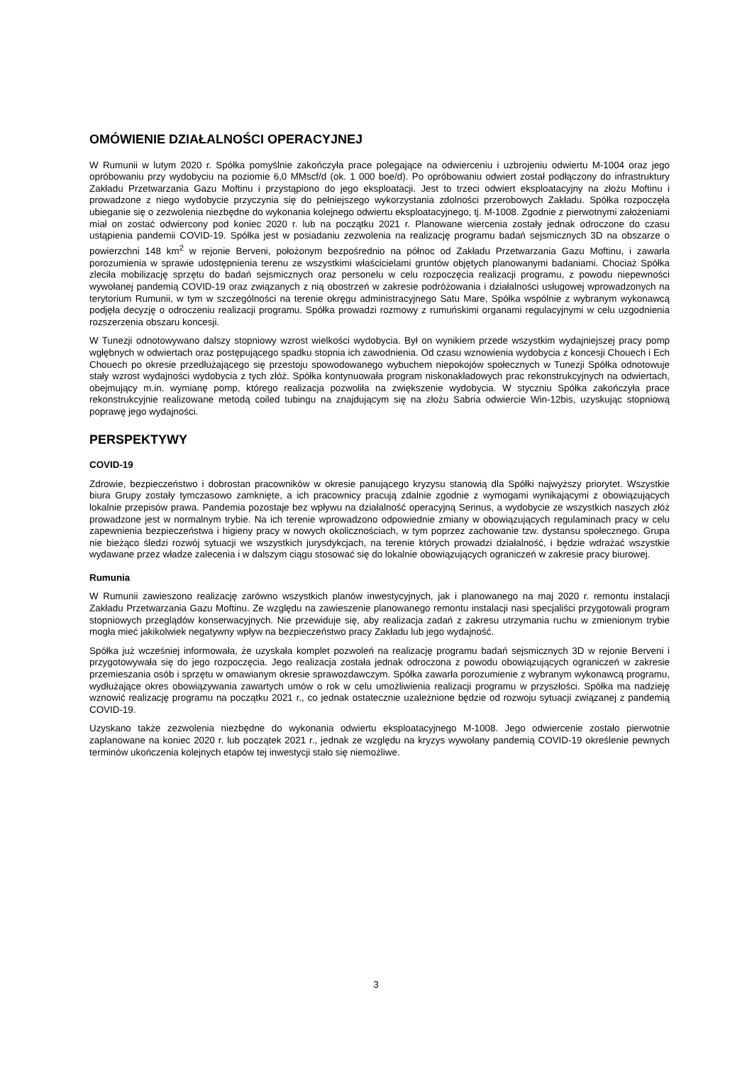OMÓWIENIE DZIAŁALNOŚCI OPERACYJNEJ
W Rumunii w lutym 2020 r. Spółka pomyślnie zakończyła prace polegające na odwierceniu i uzbrojeniu odwiertu M-1004 oraz jego opróbowaniu przy wydobyciu na poziomie 6,0 MMscf/d (ok. 1 000 boe/d). Po opróbowaniu odwiert został podłączony do infrastruktury Zakładu Przetwarzania Gazu Moftinu i przystąpiono do jego eksploatacji. Jest to trzeci odwiert eksploatacyjny na złożu Moftinu i prowadzone z niego wydobycie przyczynia się do pełniejszego wykorzystania zdolności przerobowych Zakładu. Spółka rozpoczęła ubieganie się o zezwolenia niezbędne do wykonania kolejnego odwiertu eksploatacyjnego, tj. M-1008. Zgodnie z pierwotnymi założeniami miał on zostać odwiercony pod koniec 2020 r. lub na początku 2021 r. Planowane wiercenia zostały jednak odroczone do czasu ustąpienia pandemii COVID-19. Spółka jest w posiadaniu zezwolenia na realizację programu badań sejsmicznych 3D na obszarze o powierzchni 148 km<sup>2</sup> w rejonie Berveni, położonym bezpośrednio na północ od Zakładu Przetwarzania Gazu Moftinu, i zawarła porozumienia w sprawie udostępnienia terenu ze wszystkimi właścicielami gruntów objętych planowanymi badaniami. Chociaż Spółka zleciła mobilizację sprzętu do badań sejsmicznych oraz personelu w celu rozpoczęcia realizacji programu, z powodu niepewności wywołanej pandemią COVID-19 oraz związanych z nią obostrzeń w zakresie podróżowania i działalności usługowej wprowadzonych na terytorium Rumunii, w tym w szczególności na terenie okręgu administracyjnego Satu Mare, Spółka wspólnie z wybranym wykonawcą podjęła decyzję o odroczeniu realizacji programu. Spółka prowadzi rozmowy z rumuńskimi organami regulacyjnymi w celu uzgodnienia rozszerzenia obszaru koncesji.
W Tunezji odnotowywano dalszy stopniowy wzrost wielkości wydobycia. Był on wynikiem przede wszystkim wydajniejszej pracy pomp wgłębnych w odwiertach oraz postępującego spadku stopnia ich zawodnienia. Od czasu wznowienia wydobycia z koncesji Chouech i Ech Chouech po okresie przedłużającego się przestoju spowodowanego wybuchem niepokojów społecznych w Tunezji Spółka odnotowuje stały wzrost wydajności wydobycia z tych złóż. Spółka kontynuowała program niskonakładowych prac rekonstrukcyjnych na odwiertach, obejmujący m.in. wymianę pomp, którego realizacja pozwoliła na zwiększenie wydobycia. W styczniu Spółka zakończyła prace rekonstrukcyjnie realizowane metodą coiled tubingu na znajdującym się na złożu Sabria odwiercie Win-12bis, uzyskując stopniową poprawę jego wydajności.
PERSPEKTYWY
COVID-19
Zdrowie, bezpieczeństwo i dobrostan pracowników w okresie panującego kryzysu stanowią dla Spółki najwyższy priorytet. Wszystkie biura Grupy zostały tymczasowo zamknięte, a ich pracownicy pracują zdalnie zgodnie z wymogami wynikającymi z obowiązujących lokalnie przepisów prawa. Pandemia pozostaje bez wpływu na działalność operacyjną Serinus, a wydobycie ze wszystkich naszych złóż prowadzone jest w normalnym trybie. Na ich terenie wprowadzono odpowiednie zmiany w obowiązujących regulaminach pracy w celu zapewnienia bezpieczeństwa i higieny pracy w nowych okolicznościach, w tym poprzez zachowanie tzw. dystansu społecznego. Grupa nie bieżąco śledzi rozwój sytuacji we wszystkich jurysdykcjach, na terenie których prowadzi działalność, i będzie wdrażać wszystkie wydawane przez władze zalecenia i w dalszym ciągu stosować się do lokalnie obowiązujących ograniczeń w zakresie pracy biurowej.
Rumunia
W Rumunii zawieszono realizację zarówno wszystkich planów inwestycyjnych, jak i planowanego na maj 2020 r. remontu instalacji Zakładu Przetwarzania Gazu Moftinu. Ze względu na zawieszenie planowanego remontu instalacji nasi specjaliści przygotowali program stopniowych przeglądów konserwacyjnych. Nie przewiduje się, aby realizacja zadań z zakresu utrzymania ruchu w zmienionym trybie mogła mieć jakikolwiek negatywny wpływ na bezpieczeństwo pracy Zakładu lub jego wydajność.
Spółka już wcześniej informowała, że uzyskała komplet pozwoleń na realizację programu badań sejsmicznych 3D w rejonie Berveni i przygotowywała się do jego rozpoczęcia. Jego realizacja została jednak odroczona z powodu obowiązujących ograniczeń w zakresie przemieszania osób i sprzętu w omawianym okresie sprawozdawczym. Spółka zawarła porozumienie z wybranym wykonawcą programu, wydłużające okres obowiązywania zawartych umów o rok w celu umożliwienia realizacji programu w przyszłości. Spółka ma nadzieję wznowić realizację programu na początku 2021 r., co jednak ostatecznie uzależnione będzie od rozwoju sytuacji związanej z pandemią COVID-19.
Uzyskano także zezwolenia niezbędne do wykonania odwiertu eksploatacyjnego M-1008. Jego odwiercenie zostało pierwotnie zaplanowane na koniec 2020 r. lub początek 2021 r., jednak ze względu na kryzys wywołany pandemią COVID-19 określenie pewnych terminów ukończenia kolejnych etapów tej inwestycji stało się niemożliwe.
3